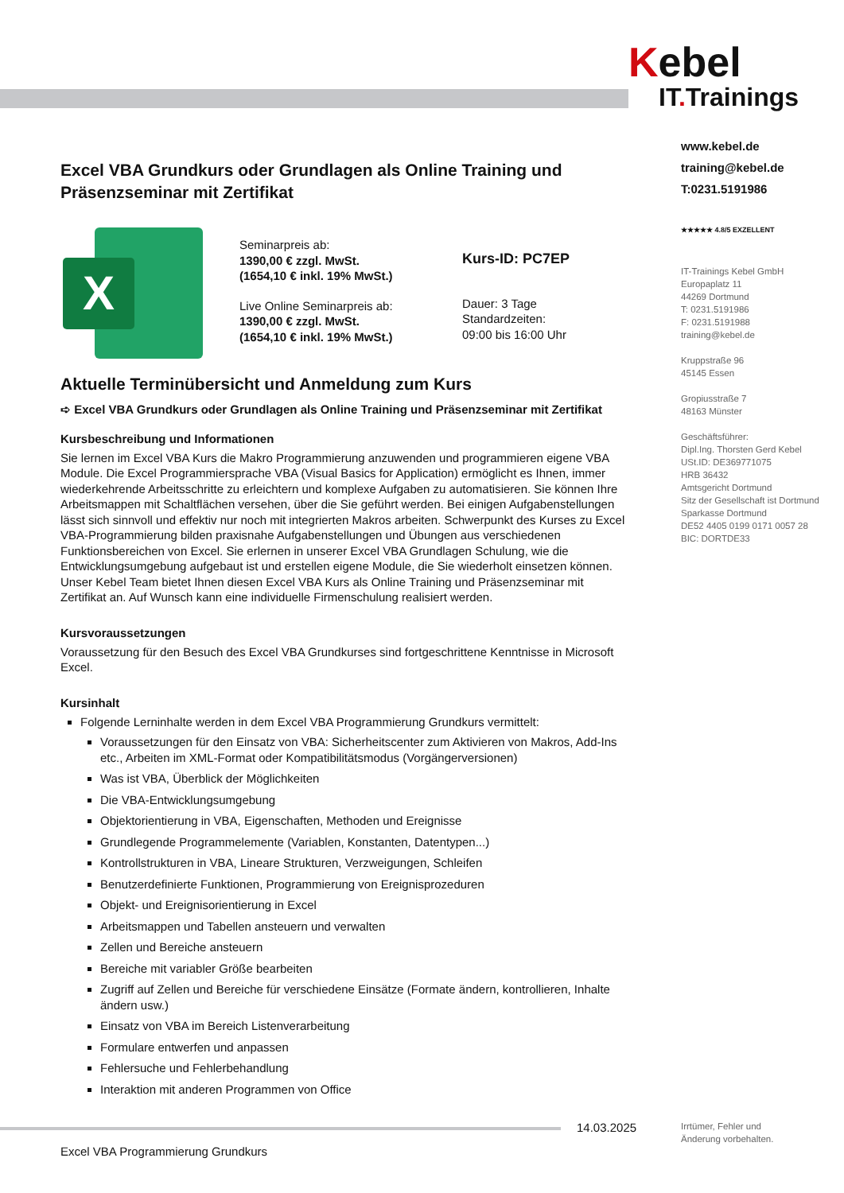Kebel
IT. Trainings
www.kebel.de
training@kebel.de
T:0231.5191986
★★★★★ 4.8/5 EXZELLENT
IT-Trainings Kebel GmbH
Europaplatz 11
44269 Dortmund
T: 0231.5191986
F: 0231.5191988
training@kebel.de
Kruppstraße 96
45145 Essen
Gropiusstraße 7
48163 Münster
Geschäftsführer:
Dipl.Ing. Thorsten Gerd Kebel
USt.ID: DE369771075
HRB 36432
Amtsgericht Dortmund
Sitz der Gesellschaft ist Dortmund
Sparkasse Dortmund
DE52 4405 0199 0171 0057 28
BIC: DORTDE33
Excel VBA Grundkurs oder Grundlagen als Online Training und Präsenzseminar mit Zertifikat
X
Seminarpreis ab:
1390,00 € zzgl. MwSt.
(1654,10 € inkl. 19% MwSt.)
Live Online Seminarpreis ab:
1390,00 € zzgl. MwSt.
(1654,10 € inkl. 19% MwSt.)
Kurs-ID: PC7EP
Dauer: 3 Tage
Standardzeiten:
09:00 bis 16:00 Uhr
Aktuelle Terminübersicht und Anmeldung zum Kurs
➪ Excel VBA Grundkurs oder Grundlagen als Online Training und Präsenzseminar mit Zertifikat
Kursbeschreibung und Informationen
Sie lernen im Excel VBA Kurs die Makro Programmierung anzuwenden und programmieren eigene VBA Module. Die Excel Programmiersprache VBA (Visual Basics for Application) ermöglicht es Ihnen, immer wiederkehrende Arbeitsschritte zu erleichtern und komplexe Aufgaben zu automatisieren. Sie können Ihre Arbeitsmappen mit Schaltflächen versehen, über die Sie geführt werden. Bei einigen Aufgabenstellungen lässt sich sinnvoll und effektiv nur noch mit integrierten Makros arbeiten. Schwerpunkt des Kurses zu Excel VBA-Programmierung bilden praxisnahe Aufgabenstellungen und Übungen aus verschiedenen Funktionsbereichen von Excel. Sie erlernen in unserer Excel VBA Grundlagen Schulung, wie die Entwicklungsumgebung aufgebaut ist und erstellen eigene Module, die Sie wiederholt einsetzen können. Unser Kebel Team bietet Ihnen diesen Excel VBA Kurs als Online Training und Präsenzseminar mit Zertifikat an. Auf Wunsch kann eine individuelle Firmenschulung realisiert werden.
Kursvoraussetzungen
Voraussetzung für den Besuch des Excel VBA Grundkurses sind fortgeschrittene Kenntnisse in Microsoft Excel.
Kursinhalt
Folgende Lerninhalte werden in dem Excel VBA Programmierung Grundkurs vermittelt:
Voraussetzungen für den Einsatz von VBA: Sicherheitscenter zum Aktivieren von Makros, Add-Ins etc., Arbeiten im XML-Format oder Kompatibilitätsmodus (Vorgängerversionen)
Was ist VBA, Überblick der Möglichkeiten
Die VBA-Entwicklungsumgebung
Objektorientierung in VBA, Eigenschaften, Methoden und Ereignisse
Grundlegende Programmelemente (Variablen, Konstanten, Datentypen...)
Kontrollstrukturen in VBA, Lineare Strukturen, Verzweigungen, Schleifen
Benutzerdefinierte Funktionen, Programmierung von Ereignisprozeduren
Objekt- und Ereignisorientierung in Excel
Arbeitsmappen und Tabellen ansteuern und verwalten
Zellen und Bereiche ansteuern
Bereiche mit variabler Größe bearbeiten
Zugriff auf Zellen und Bereiche für verschiedene Einsätze (Formate ändern, kontrollieren, Inhalte ändern usw.)
Einsatz von VBA im Bereich Listenverarbeitung
Formulare entwerfen und anpassen
Fehlersuche und Fehlerbehandlung
Interaktion mit anderen Programmen von Office
14.03.2025
Irrtümer, Fehler und
Änderung vorbehalten.
Excel VBA Programmierung Grundkurs